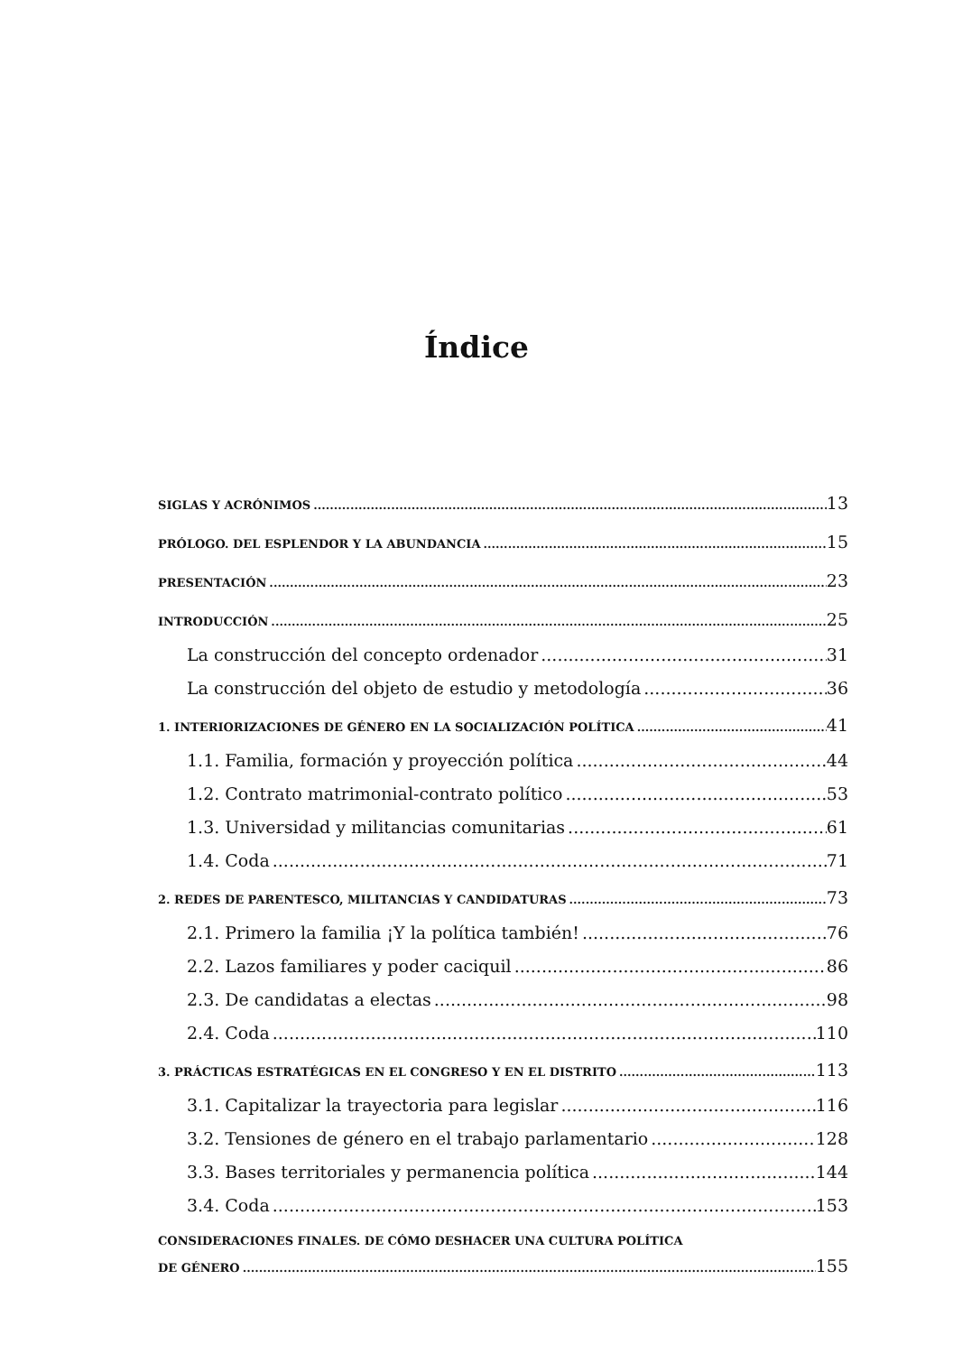Índice
SIGLAS Y ACRÓNIMOS 13
PRÓLOGO. DEL ESPLENDOR Y LA ABUNDANCIA 15
PRESENTACIÓN 23
INTRODUCCIÓN 25
La construcción del concepto ordenador 31
La construcción del objeto de estudio y metodología 36
1. INTERIORIZACIONES DE GÉNERO EN LA SOCIALIZACIÓN POLÍTICA 41
1.1. Familia, formación y proyección política 44
1.2. Contrato matrimonial-contrato político 53
1.3. Universidad y militancias comunitarias 61
1.4. Coda 71
2. REDES DE PARENTESCO, MILITANCIAS Y CANDIDATURAS 73
2.1. Primero la familia ¡Y la política también! 76
2.2. Lazos familiares y poder caciquil 86
2.3. De candidatas a electas 98
2.4. Coda 110
3. PRÁCTICAS ESTRATÉGICAS EN EL CONGRESO Y EN EL DISTRITO 113
3.1. Capitalizar la trayectoria para legislar 116
3.2. Tensiones de género en el trabajo parlamentario 128
3.3. Bases territoriales y permanencia política 144
3.4. Coda 153
CONSIDERACIONES FINALES. DE CÓMO DESHACER UNA CULTURA POLÍTICA
DE GÉNERO 155